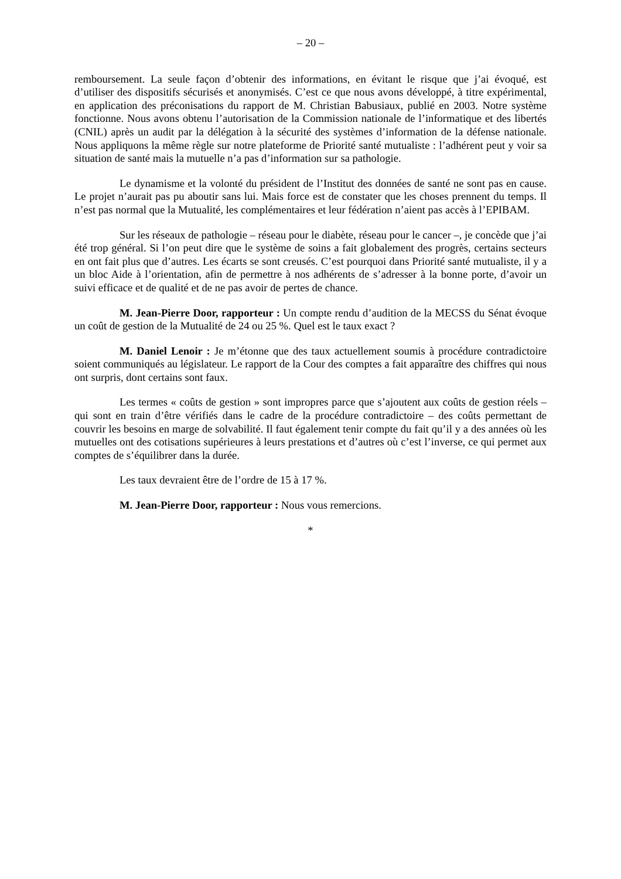– 20 –
remboursement. La seule façon d’obtenir des informations, en évitant le risque que j’ai évoqué, est d’utiliser des dispositifs sécurisés et anonymisés. C’est ce que nous avons développé, à titre expérimental, en application des préconisations du rapport de M. Christian Babusiaux, publié en 2003. Notre système fonctionne. Nous avons obtenu l’autorisation de la Commission nationale de l’informatique et des libertés (CNIL) après un audit par la délégation à la sécurité des systèmes d’information de la défense nationale. Nous appliquons la même règle sur notre plateforme de Priorité santé mutualiste : l’adhérent peut y voir sa situation de santé mais la mutuelle n’a pas d’information sur sa pathologie.
Le dynamisme et la volonté du président de l’Institut des données de santé ne sont pas en cause. Le projet n’aurait pas pu aboutir sans lui. Mais force est de constater que les choses prennent du temps. Il n’est pas normal que la Mutualité, les complémentaires et leur fédération n’aient pas accès à l’EPIBAM.
Sur les réseaux de pathologie – réseau pour le diabète, réseau pour le cancer –, je concède que j’ai été trop général. Si l’on peut dire que le système de soins a fait globalement des progrès, certains secteurs en ont fait plus que d’autres. Les écarts se sont creusés. C’est pourquoi dans Priorité santé mutualiste, il y a un bloc Aide à l’orientation, afin de permettre à nos adhérents de s’adresser à la bonne porte, d’avoir un suivi efficace et de qualité et de ne pas avoir de pertes de chance.
M. Jean-Pierre Door, rapporteur : Un compte rendu d’audition de la MECSS du Sénat évoque un coût de gestion de la Mutualité de 24 ou 25 %. Quel est le taux exact ?
M. Daniel Lenoir : Je m’étonne que des taux actuellement soumis à procédure contradictoire soient communiqués au législateur. Le rapport de la Cour des comptes a fait apparaître des chiffres qui nous ont surpris, dont certains sont faux.
Les termes « coûts de gestion » sont impropres parce que s’ajoutent aux coûts de gestion réels – qui sont en train d’être vérifiés dans le cadre de la procédure contradictoire – des coûts permettant de couvrir les besoins en marge de solvabilité. Il faut également tenir compte du fait qu’il y a des années où les mutuelles ont des cotisations supérieures à leurs prestations et d’autres où c’est l’inverse, ce qui permet aux comptes de s’équilibrer dans la durée.
Les taux devraient être de l’ordre de 15 à 17 %.
M. Jean-Pierre Door, rapporteur : Nous vous remercions.
*